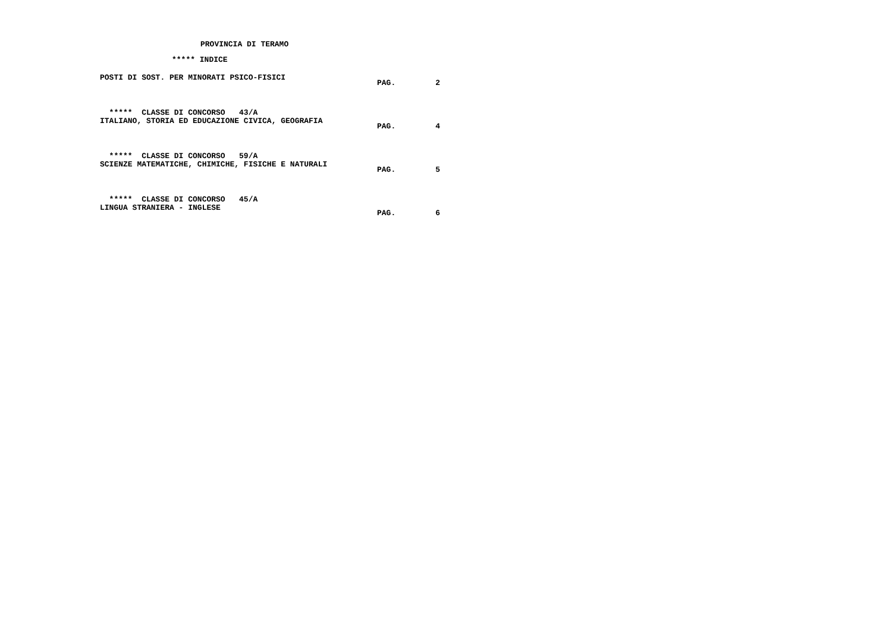PROVINCIA DI TERAMO
***** INDICE
POSTI DI SOST. PER MINORATI PSICO-FISICI
PAG. 2
***** CLASSE DI CONCORSO 43/A ITALIANO, STORIA ED EDUCAZIONE CIVICA, GEOGRAFIA
PAG. 4
***** CLASSE DI CONCORSO 59/A SCIENZE MATEMATICHE, CHIMICHE, FISICHE E NATURALI
PAG. 5
***** CLASSE DI CONCORSO 45/A LINGUA STRANIERA - INGLESE
PAG. 6